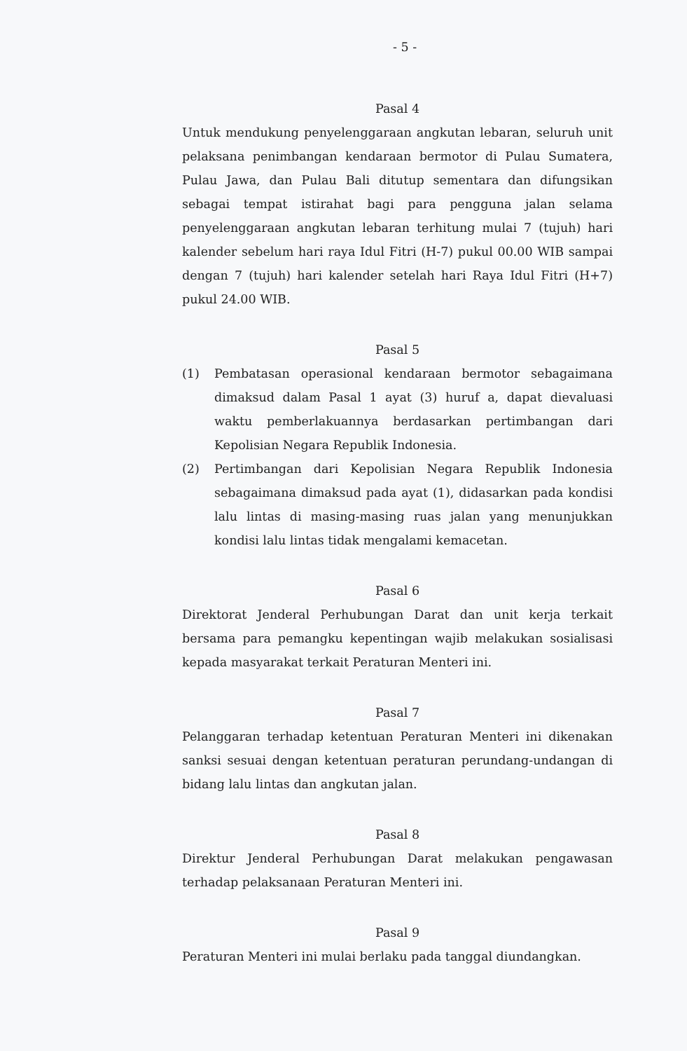- 5 -
Pasal 4
Untuk mendukung penyelenggaraan angkutan lebaran, seluruh unit pelaksana penimbangan kendaraan bermotor di Pulau Sumatera, Pulau Jawa, dan Pulau Bali ditutup sementara dan difungsikan sebagai tempat istirahat bagi para pengguna jalan selama penyelenggaraan angkutan lebaran terhitung mulai 7 (tujuh) hari kalender sebelum hari raya Idul Fitri (H-7) pukul 00.00 WIB sampai dengan 7 (tujuh) hari kalender setelah hari Raya Idul Fitri (H+7) pukul 24.00 WIB.
Pasal 5
(1) Pembatasan operasional kendaraan bermotor sebagaimana dimaksud dalam Pasal 1 ayat (3) huruf a, dapat dievaluasi waktu pemberlakuannya berdasarkan pertimbangan dari Kepolisian Negara Republik Indonesia.
(2) Pertimbangan dari Kepolisian Negara Republik Indonesia sebagaimana dimaksud pada ayat (1), didasarkan pada kondisi lalu lintas di masing-masing ruas jalan yang menunjukkan kondisi lalu lintas tidak mengalami kemacetan.
Pasal 6
Direktorat Jenderal Perhubungan Darat dan unit kerja terkait bersama para pemangku kepentingan wajib melakukan sosialisasi kepada masyarakat terkait Peraturan Menteri ini.
Pasal 7
Pelanggaran terhadap ketentuan Peraturan Menteri ini dikenakan sanksi sesuai dengan ketentuan peraturan perundang-undangan di bidang lalu lintas dan angkutan jalan.
Pasal 8
Direktur Jenderal Perhubungan Darat melakukan pengawasan terhadap pelaksanaan Peraturan Menteri ini.
Pasal 9
Peraturan Menteri ini mulai berlaku pada tanggal diundangkan.